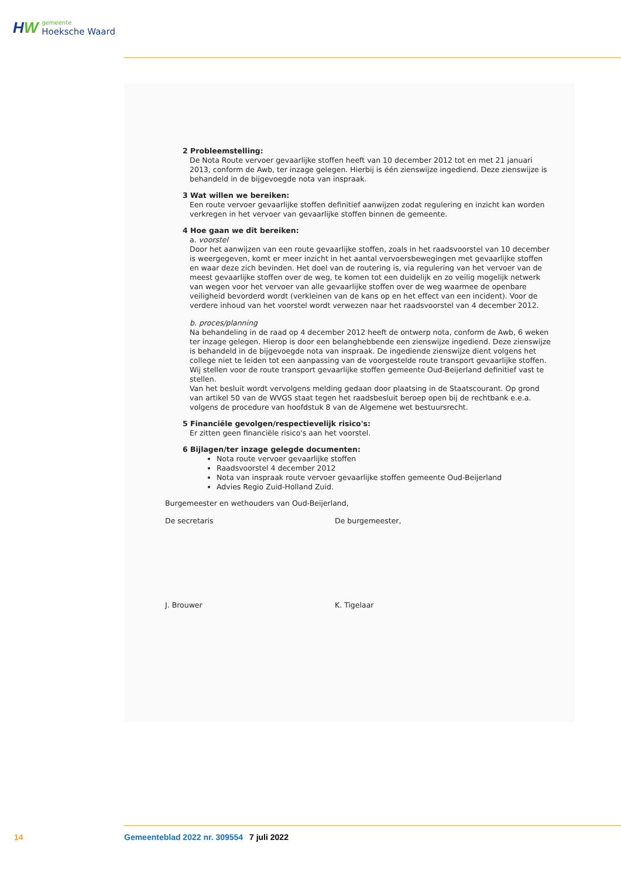HW
gemeente
Hoeksche Waard
2 Probleemstelling:
De Nota Route vervoer gevaarlijke stoffen heeft van 10 december 2012 tot en met 21 januari 2013, conform de Awb, ter inzage gelegen. Hierbij is één zienswijze ingediend. Deze zienswijze is behandeld in de bijgevoegde nota van inspraak.
3 Wat willen we bereiken:
Een route vervoer gevaarlijke stoffen definitief aanwijzen zodat regulering en inzicht kan worden verkregen in het vervoer van gevaarlijke stoffen binnen de gemeente.
4 Hoe gaan we dit bereiken:
a. voorstel
Door het aanwijzen van een route gevaarlijke stoffen, zoals in het raadsvoorstel van 10 december is weergegeven, komt er meer inzicht in het aantal vervoersbewegingen met gevaarlijke stoffen en waar deze zich bevinden. Het doel van de routering is, via regulering van het vervoer van de meest gevaarlijke stoffen over de weg, te komen tot een duidelijk en zo veilig mogelijk netwerk van wegen voor het vervoer van alle gevaarlijke stoffen over de weg waarmee de openbare veiligheid bevorderd wordt (verkleinen van de kans op en het effect van een incident). Voor de verdere inhoud van het voorstel wordt verwezen naar het raadsvoorstel van 4 december 2012.
b. proces/planning
Na behandeling in de raad op 4 december 2012 heeft de ontwerp nota, conform de Awb, 6 weken ter inzage gelegen. Hierop is door een belanghebbende een zienswijze ingediend. Deze zienswijze is behandeld in de bijgevoegde nota van inspraak. De ingediende zienswijze dient volgens het college niet te leiden tot een aanpassing van de voorgestelde route transport gevaarlijke stoffen. Wij stellen voor de route transport gevaarlijke stoffen gemeente Oud-Beijerland definitief vast te stellen.
Van het besluit wordt vervolgens melding gedaan door plaatsing in de Staatscourant. Op grond van artikel 50 van de WVGS staat tegen het raadsbesluit beroep open bij de rechtbank e.e.a. volgens de procedure van hoofdstuk 8 van de Algemene wet bestuursrecht.
5 Financiële gevolgen/respectievelijk risico's:
Er zitten geen financiële risico's aan het voorstel.
6 Bijlagen/ter inzage gelegde documenten:
Nota route vervoer gevaarlijke stoffen
Raadsvoorstel 4 december 2012
Nota van inspraak route vervoer gevaarlijke stoffen gemeente Oud-Beijerland
Advies Regio Zuid-Holland Zuid.
Burgemeester en wethouders van Oud-Beijerland,
De secretaris
J. Brouwer
De burgemeester,
K. Tigelaar
14 Gemeenteblad 2022 nr. 309554 7 juli 2022